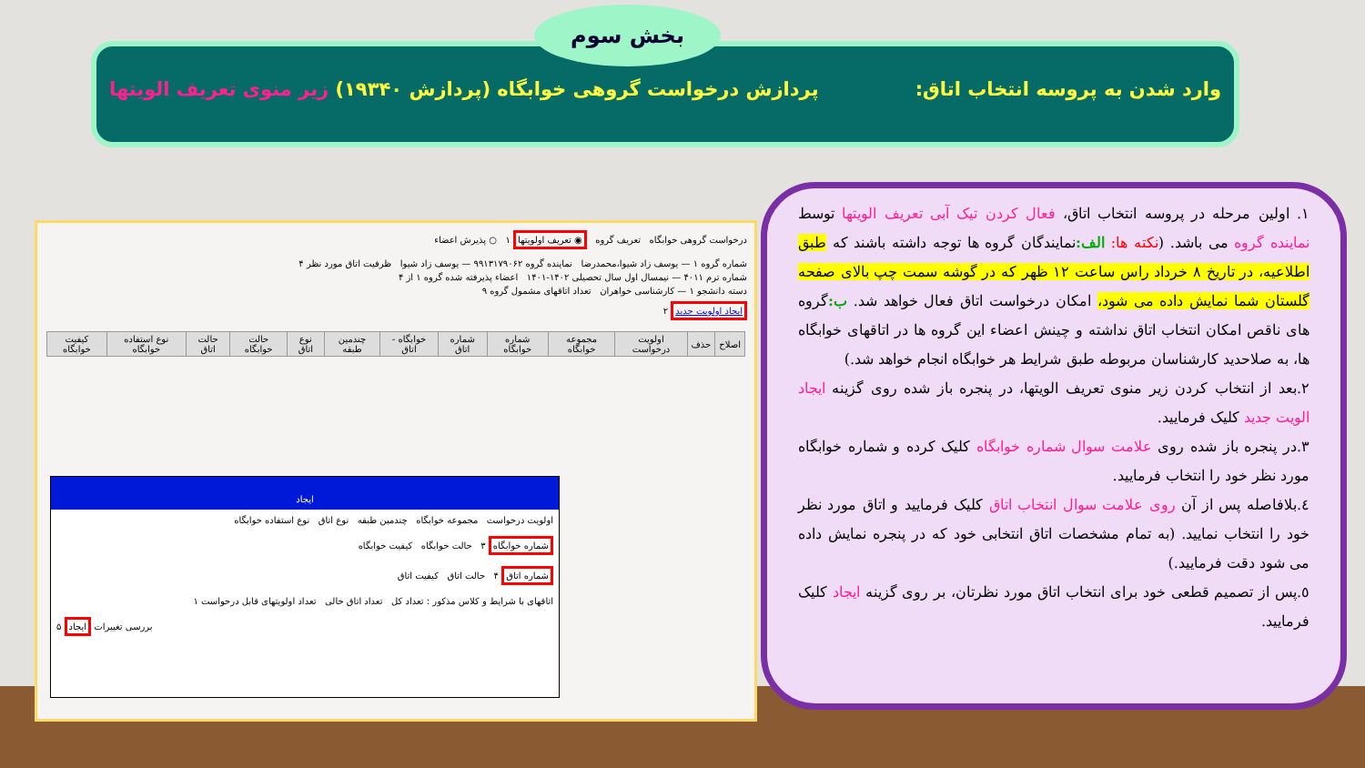وارد شدن به پروسه انتخاب اتاق: پردازش درخواست گروهی خوابگاه (پردازش ۱۹۳۴۰) زیر منوی تعریف الویتها
بخش سوم
درخواست گروهی خوابگاه تعریف گروه ◉ تعریف اولویتها ۱ ○ پذیرش اعضاء
شماره گروه ۱ — یوسف زاد شیوا،محمدرضا نماینده گروه ۹۹۱۳۱۷۹۰۶۲ — یوسف زاد شیوا ظرفیت اتاق مورد نظر ۴
شماره ترم ۴۰۱۱ — نیمسال اول سال تحصیلی ۱۴۰۲-۱۴۰۱ اعضاء پذیرفته شده گروه ۱ از ۴
دسته دانشجو ۱ — کارشناسی خواهران تعداد اتاقهای مشمول گروه ۹
ایجاد اولویت جدید ۲
| اصلاح | حذف | اولویت درخواست | مجموعه خوابگاه | شماره خوابگاه | شماره اتاق | خوابگاه - اتاق | چندمین طبقه | نوع اتاق | حالت خوابگاه | حالت اتاق | نوع استفاده خوابگاه | کیفیت خوابگاه |
| --- | --- | --- | --- | --- | --- | --- | --- | --- | --- | --- | --- | --- |
ایجاد
اولویت درخواست مجموعه خوابگاه چندمین طبقه نوع اتاق نوع استفاده خوابگاه
شماره خوابگاه ۳ حالت خوابگاه کیفیت خوابگاه
شماره اتاق ۴ حالت اتاق کیفیت اتاق
اتاقهای با شرایط و کلاس مذکور : تعداد کل تعداد اتاق خالی تعداد اولویتهای قابل درخواست ۱
۵ ایجاد بررسی تغییرات
۱. اولین مرحله در پروسه انتخاب اتاق، فعال کردن تیک آبی تعریف الویتها توسط نماینده گروه می باشد. (نکته ها: الف: نمایندگان گروه ها توجه داشته باشند که طبق اطلاعیه، در تاریخ ۸ خرداد راس ساعت ۱۲ ظهر که در گوشه سمت چپ بالای صفحه گلستان شما نمایش داده می شود، امکان درخواست اتاق فعال خواهد شد. ب: گروه های ناقص امکان انتخاب اتاق نداشته و چینش اعضاء این گروه ها در اتاقهای خوابگاه ها، به صلاحدید کارشناسان مربوطه طبق شرایط هر خوابگاه انجام خواهد شد.)
۲.بعد از انتخاب کردن زیر منوی تعریف الویتها، در پنجره باز شده روی گزینه ایجاد الویت جدید کلیک فرمایید.
۳.در پنجره باز شده روی علامت سوال شماره خوابگاه کلیک کرده و شماره خوابگاه مورد نظر خود را انتخاب فرمایید.
٤.بلافاصله پس از آن روی علامت سوال انتخاب اتاق کلیک فرمایید و اتاق مورد نظر خود را انتخاب نمایید. (به تمام مشخصات اتاق انتخابی خود که در پنجره نمایش داده می شود دقت فرمایید.)
٥.پس از تصمیم قطعی خود برای انتخاب اتاق مورد نظرتان، بر روی گزینه ایجاد کلیک فرمایید.